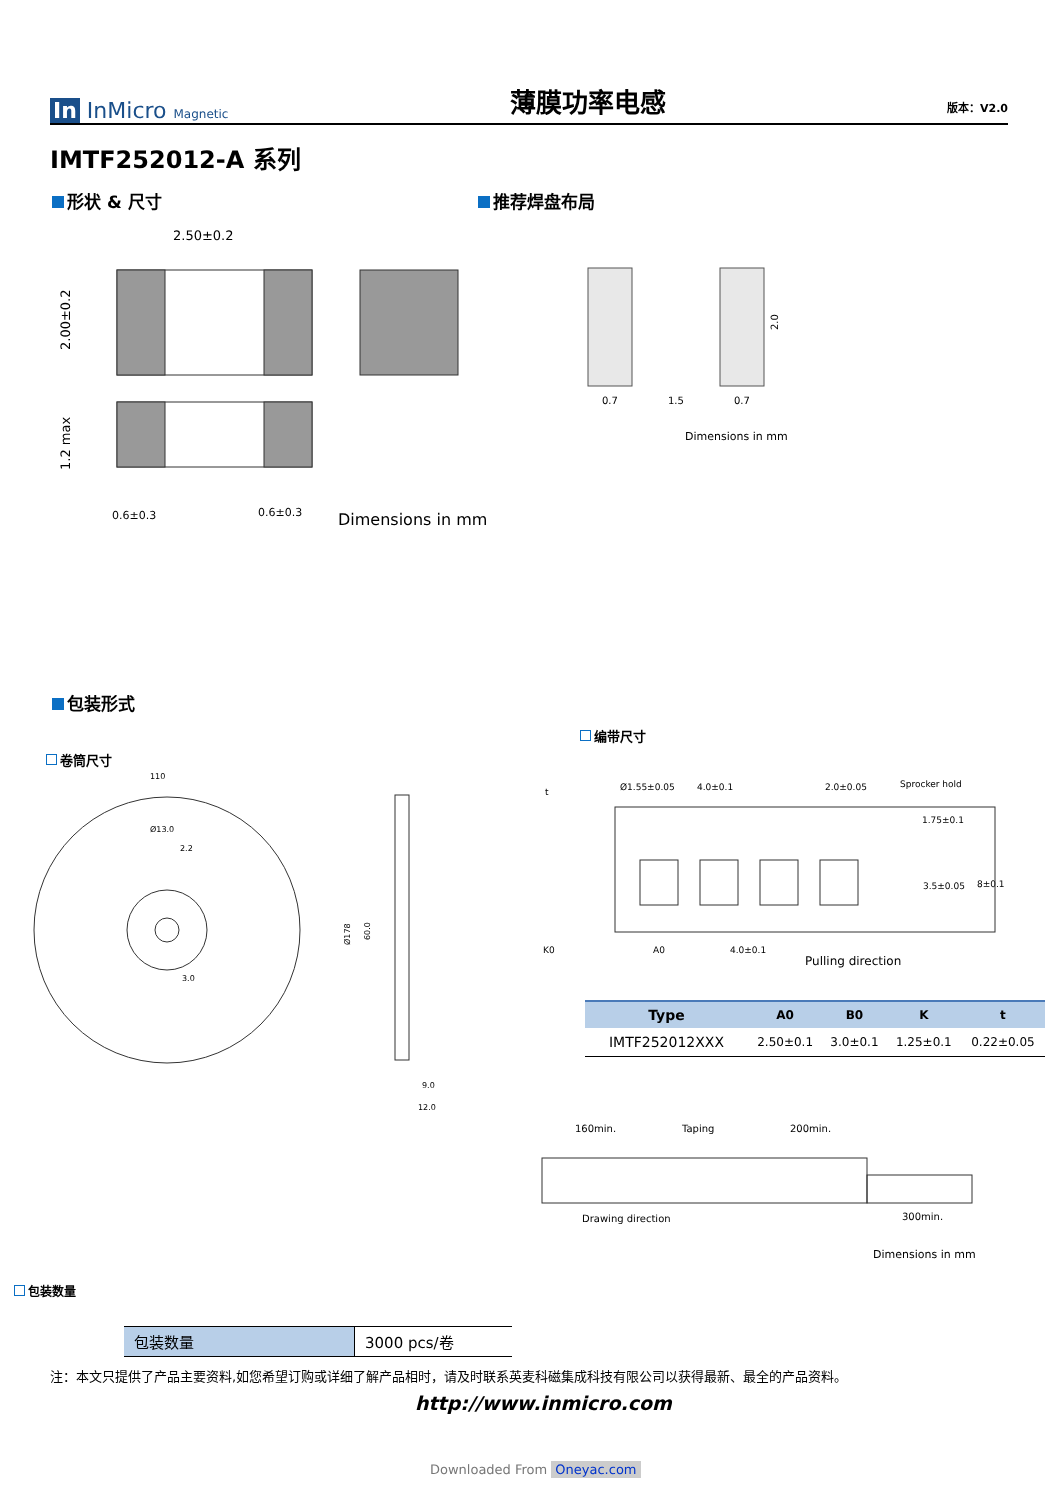In InMicro Magnetic
薄膜功率电感
版本：V2.0
IMTF252012-A 系列
形状 & 尺寸 推荐焊盘布局
2.50±0.2
2.00±0.2
1.2 max
0.6±0.3
0.6±0.3
Dimensions in mm
0.7
1.5
0.7
2.0
Dimensions in mm
包装形式
卷筒尺寸
编带尺寸
110
Ø13.0
2.2
3.0
Ø178
60.0
9.0
12.0
t
Ø1.55±0.05
4.0±0.1
2.0±0.05
Sprocker hold
1.75±0.1
3.5±0.05
8±0.1
K0
A0
4.0±0.1
Pulling direction
| Type | A0 | B0 | K | t |
| --- | --- | --- | --- | --- |
| IMTF252012XXX | 2.50±0.1 | 3.0±0.1 | 1.25±0.1 | 0.22±0.05 |
160min.
Taping
200min.
Drawing direction
300min.
Dimensions in mm
包装数量
| 包装数量 | 3000 pcs/卷 |
注：本文只提供了产品主要资料,如您希望订购或详细了解产品相时，请及时联系英麦科磁集成科技有限公司以获得最新、最全的产品资料。
http://www.inmicro.com
Downloaded From Oneyac.com